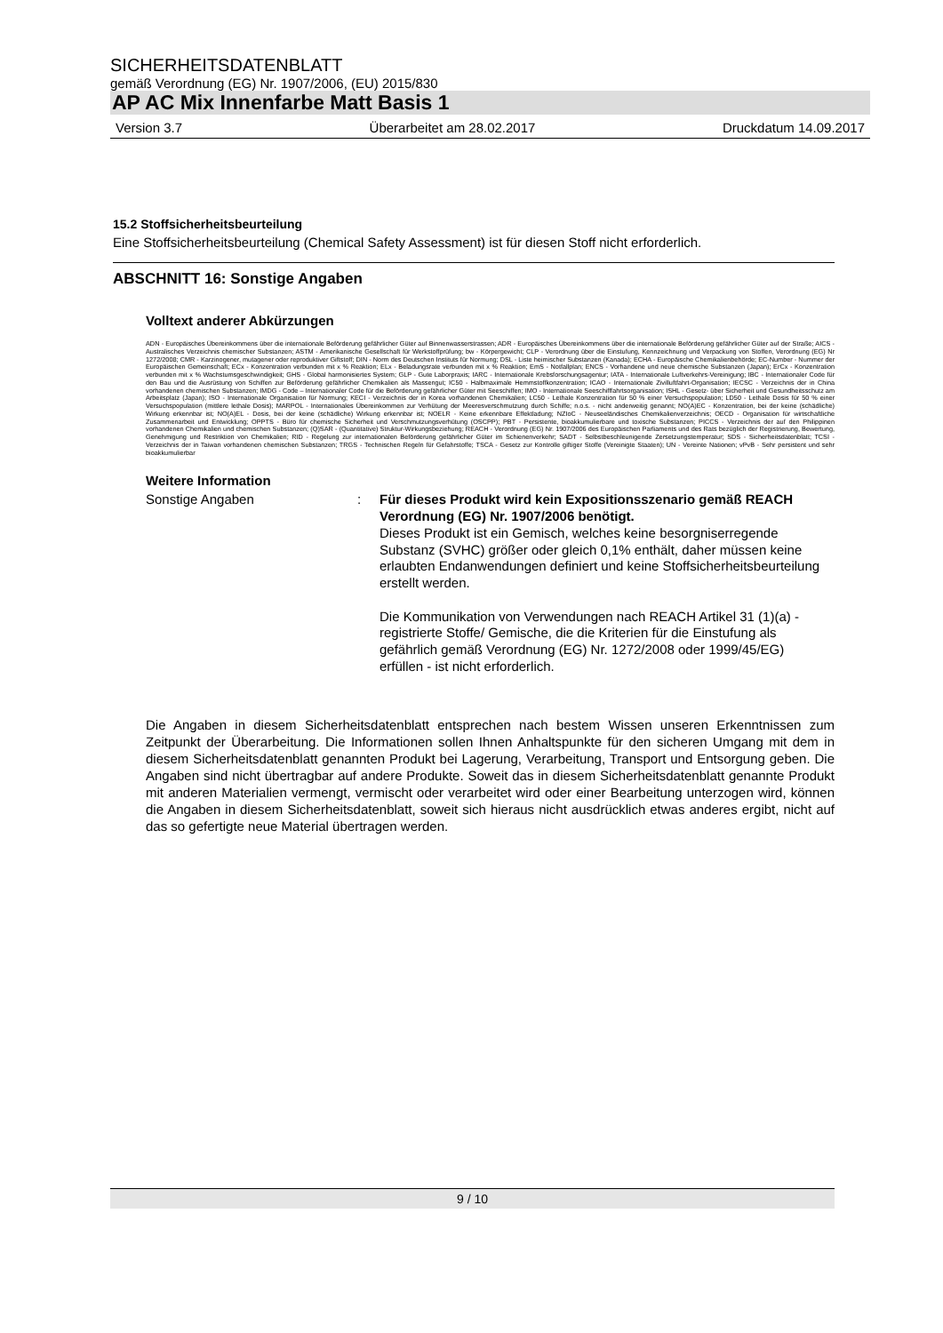SICHERHEITSDATENBLATT
gemäß Verordnung (EG) Nr. 1907/2006, (EU) 2015/830
AP AC Mix Innenfarbe Matt Basis 1
Version 3.7 Überarbeitet am 28.02.2017 Druckdatum 14.09.2017
15.2 Stoffsicherheitsbeurteilung
Eine Stoffsicherheitsbeurteilung (Chemical Safety Assessment) ist für diesen Stoff nicht erforderlich.
ABSCHNITT 16: Sonstige Angaben
Volltext anderer Abkürzungen
ADN - Europäisches Übereinkommens über die internationale Beförderung gefährlicher Güter auf Binnenwasserstrassen; ADR - Europäisches Übereinkommens über die internationale Beförderung gefährlicher Güter auf der Straße; AICS - Australisches Verzeichnis chemischer Substanzen; ASTM - Amerikanische Gesellschaft für Werkstoffprüfung; bw - Körpergewicht; CLP - Verordnung über die Einstufung, Kennzeichnung und Verpackung von Stoffen, Verordnung (EG) Nr 1272/2008; CMR - Karzinogener, mutagener oder reproduktiver Giftstoff; DIN - Norm des Deutschen Instituts für Normung; DSL - Liste heimischer Substanzen (Kanada); ECHA - Europäische Chemikalienbehörde; EC-Number - Nummer der Europäischen Gemeinschaft; ECx - Konzentration verbunden mit x % Reaktion; ELx - Beladungsrate verbunden mit x % Reaktion; EmS - Notfallplan; ENCS - Vorhandene und neue chemische Substanzen (Japan); ErCx - Konzentration verbunden mit x % Wachstumsgeschwindigkeit; GHS - Global harmonisiertes System; GLP - Gute Laborpraxis; IARC - Internationale Krebsforschungsagentur; IATA - Internationale Luftverkehrs-Vereinigung; IBC - Internationaler Code für den Bau und die Ausrüstung von Schiffen zur Beförderung gefährlicher Chemikalien als Massengut; IC50 - Halbmaximale Hemmstoffkonzentration; ICAO - Internationale Zivilluftfahrt-Organisation; IECSC - Verzeichnis der in China vorhandenen chemischen Substanzen; IMDG - Code – Internationaler Code für die Beförderung gefährlicher Güter mit Seeschiffen; IMO - Internationale Seeschifffahrtsorganisation; ISHL - Gesetz- über Sicherheit und Gesundheitsschutz am Arbeitsplatz (Japan); ISO - Internationale Organisation für Normung; KECI - Verzeichnis der in Korea vorhandenen Chemikalien; LC50 - Lethale Konzentration für 50 % einer Versuchspopulation; LD50 - Lethale Dosis für 50 % einer Versuchspopulation (mittlere lethale Dosis); MARPOL - Internationales Übereinkommen zur Verhütung der Meeresverschmutzung durch Schiffe; n.o.s. - nicht anderweitig genannt; NO(A)EC - Konzentration, bei der keine (schädliche) Wirkung erkennbar ist; NO(A)EL - Dosis, bei der keine (schädliche) Wirkung erkennbar ist; NOELR - Keine erkennbare Effektladung; NZIoC - Neuseeländisches Chemikalienverzeichnis; OECD - Organisation für wirtschaftliche Zusammenarbeit und Entwicklung; OPPTS - Büro für chemische Sicherheit und Verschmutzungsverhütung (OSCPP); PBT - Persistente, bioakkumulierbare und toxische Substanzen; PICCS - Verzeichnis der auf den Philippinen vorhandenen Chemikalien und chemischen Substanzen; (Q)SAR - (Quantitative) Struktur-Wirkungsbeziehung; REACH - Verordnung (EG) Nr. 1907/2006 des Europäischen Parliaments und des Rats bezüglich der Registrierung, Bewertung, Genehmigung und Restriktion von Chemikalien; RID - Regelung zur internationalen Beförderung gefährlicher Güter im Schienenverkehr; SADT - Selbstbeschleunigende Zersetzungstemperatur; SDS - Sicherheitsdatenblatt; TCSI - Verzeichnis der in Taiwan vorhandenen chemischen Substanzen; TRGS - Technischen Regeln für Gefahrstoffe; TSCA - Gesetz zur Kontrolle giftiger Stoffe (Vereinigte Staaten); UN - Vereinte Nationen; vPvB - Sehr persistent und sehr bioakkumulierbar
Weitere Information
Sonstige Angaben : Für dieses Produkt wird kein Expositionsszenario gemäß REACH Verordnung (EG) Nr. 1907/2006 benötigt.
Dieses Produkt ist ein Gemisch, welches keine besorgniserregende Substanz (SVHC) größer oder gleich 0,1% enthält, daher müssen keine erlaubten Endanwendungen definiert und keine Stoffsicherheitsbeurteilung erstellt werden.
Die Kommunikation von Verwendungen nach REACH Artikel 31 (1)(a) - registrierte Stoffe/ Gemische, die die Kriterien für die Einstufung als gefährlich gemäß Verordnung (EG) Nr. 1272/2008 oder 1999/45/EG) erfüllen - ist nicht erforderlich.
Die Angaben in diesem Sicherheitsdatenblatt entsprechen nach bestem Wissen unseren Erkenntnissen zum Zeitpunkt der Überarbeitung. Die Informationen sollen Ihnen Anhaltspunkte für den sicheren Umgang mit dem in diesem Sicherheitsdatenblatt genannten Produkt bei Lagerung, Verarbeitung, Transport und Entsorgung geben. Die Angaben sind nicht übertragbar auf andere Produkte. Soweit das in diesem Sicherheitsdatenblatt genannte Produkt mit anderen Materialien vermengt, vermischt oder verarbeitet wird oder einer Bearbeitung unterzogen wird, können die Angaben in diesem Sicherheitsdatenblatt, soweit sich hieraus nicht ausdrücklich etwas anderes ergibt, nicht auf das so gefertigte neue Material übertragen werden.
9 / 10